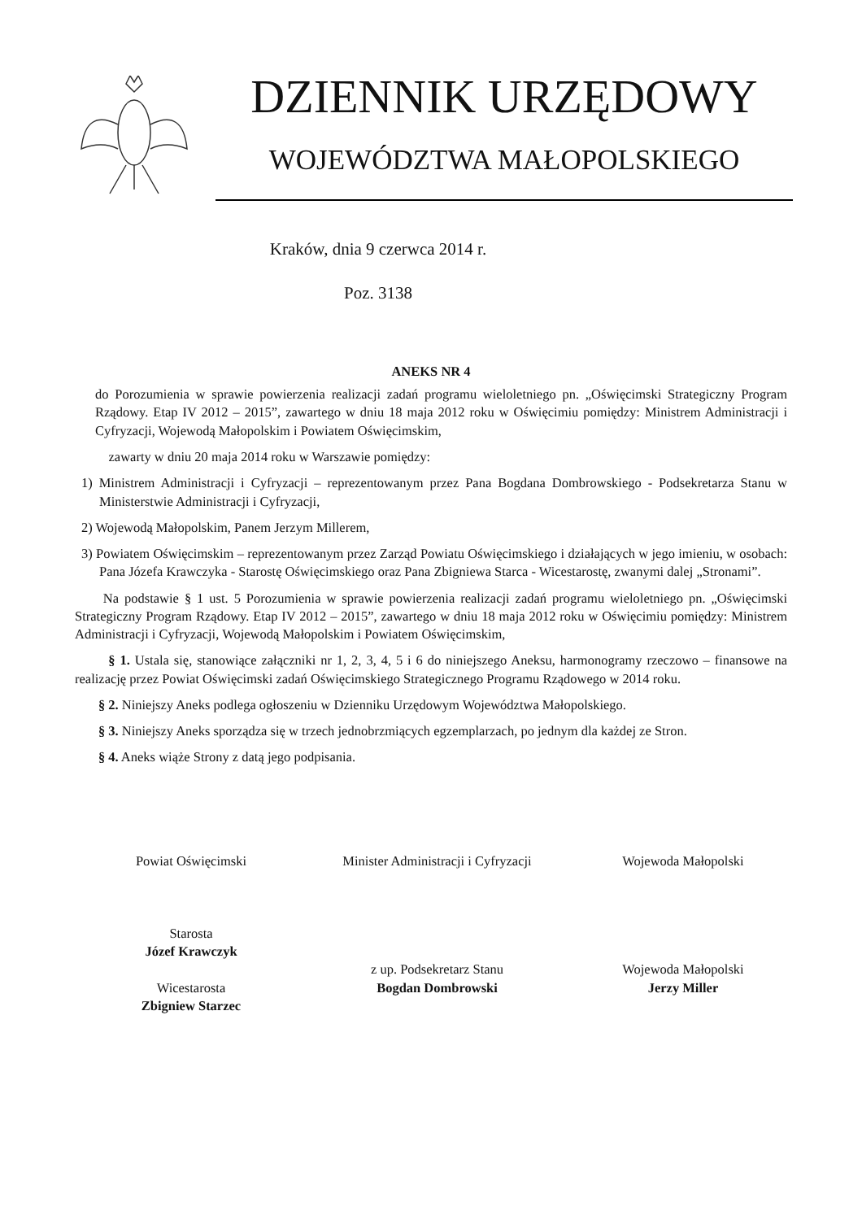DZIENNIK URZĘDOWY
WOJEWÓDZTWA MAŁOPOLSKIEGO
Kraków, dnia 9 czerwca 2014 r.
Poz. 3138
ANEKS NR 4
do Porozumienia w sprawie powierzenia realizacji zadań programu wieloletniego pn. „Oświęcimski Strategiczny Program Rządowy. Etap IV 2012 – 2015”, zawartego w dniu 18 maja 2012 roku w Oświęcimiu pomiędzy: Ministrem Administracji i Cyfryzacji, Wojewodą Małopolskim i Powiatem Oświęcimskim,
zawarty w dniu 20 maja 2014 roku w Warszawie pomiędzy:
1) Ministrem Administracji i Cyfryzacji – reprezentowanym przez Pana Bogdana Dombrowskiego - Podsekretarza Stanu w Ministerstwie Administracji i Cyfryzacji,
2) Wojewodą Małopolskim, Panem Jerzym Millerem,
3) Powiatem Oświęcimskim – reprezentowanym przez Zarząd Powiatu Oświęcimskiego i działających w jego imieniu, w osobach: Pana Józefa Krawczyka - Starostę Oświęcimskiego oraz Pana Zbigniewa Starca - Wicestarostę, zwanymi dalej „Stronami”.
Na podstawie § 1 ust. 5 Porozumienia w sprawie powierzenia realizacji zadań programu wieloletniego pn. „Oświęcimski Strategiczny Program Rządowy. Etap IV 2012 – 2015”, zawartego w dniu 18 maja 2012 roku w Oświęcimiu pomiędzy: Ministrem Administracji i Cyfryzacji, Wojewodą Małopolskim i Powiatem Oświęcimskim,
§ 1. Ustala się, stanowiące załączniki nr 1, 2, 3, 4, 5 i 6 do niniejszego Aneksu, harmonogramy rzeczowo – finansowe na realizację przez Powiat Oświęcimski zadań Oświęcimskiego Strategicznego Programu Rządowego w 2014 roku.
§ 2. Niniejszy Aneks podlega ogłoszeniu w Dzienniku Urzędowym Województwa Małopolskiego.
§ 3. Niniejszy Aneks sporządza się w trzech jednobrzmiących egzemplarzach, po jednym dla każdej ze Stron.
§ 4. Aneks wiąże Strony z datą jego podpisania.
Powiat Oświęcimski
Starosta
Józef Krawczyk
Wicestarosta
Zbigniew Starzec
Minister Administracji i Cyfryzacji
z up. Podsekretarz Stanu
Bogdan Dombrowski
Wojewoda Małopolski
Wojewoda Małopolski
Jerzy Miller